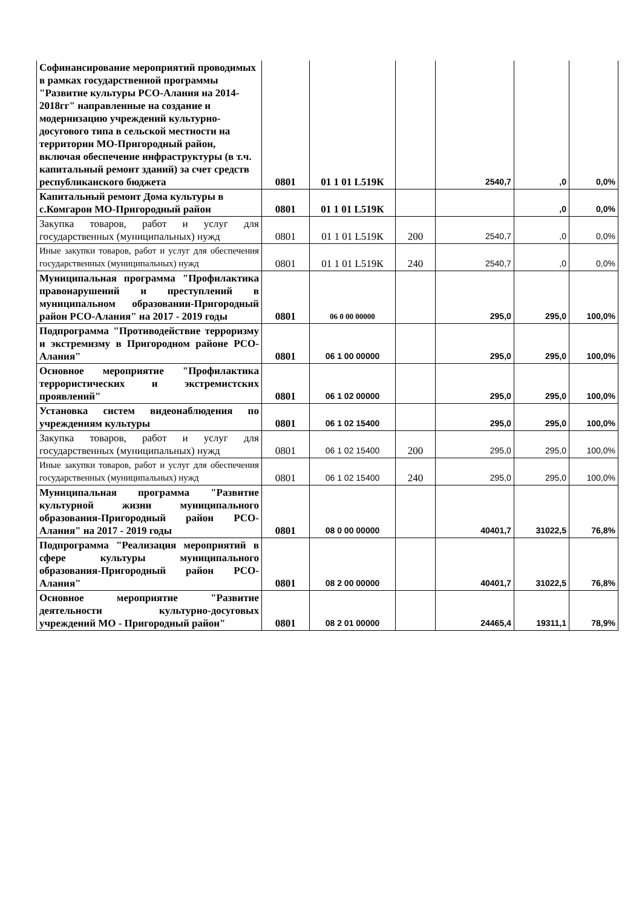| Софинансирование мероприятий проводимых в рамках государственной программы "Развитие культуры РСО-Алания на 2014-2018гг" направленные на создание и модернизацию учреждений культурно-досугового типа в сельской местности на территории МО-Пригородный район, включая обеспечение инфраструктуры (в т.ч. капитальный ремонт зданий) за счет средств республиканского бюджета | 0801 | 01 1 01 L519К | | 2540,7 | ,0 | 0,0% |
| Капитальный ремонт Дома культуры в с.Комгарон МО-Пригородный район | 0801 | 01 1 01 L519К | | | ,0 | 0,0% |
| Закупка товаров, работ и услуг для государственных (муниципальных) нужд | 0801 | 01 1 01 L519К | 200 | 2540,7 | ,0 | 0,0% |
| Иные закупки товаров, работ и услуг для обеспечения государственных (муниципальных) нужд | 0801 | 01 1 01 L519К | 240 | 2540,7 | ,0 | 0,0% |
| Муниципальная программа "Профилактика правонарушений и преступлений в муниципальном образовании-Пригородный район РСО-Алания" на 2017 - 2019 годы | 0801 | 06 0 00 00000 | | 295,0 | 295,0 | 100,0% |
| Подпрограмма "Противодействие терроризму и экстремизму в Пригородном районе РСО-Алания" | 0801 | 06 1 00 00000 | | 295,0 | 295,0 | 100,0% |
| Основное мероприятие "Профилактика террористических и экстремистских проявлений" | 0801 | 06 1 02 00000 | | 295,0 | 295,0 | 100,0% |
| Установка систем видеонаблюдения по учреждениям культуры | 0801 | 06 1 02 15400 | | 295,0 | 295,0 | 100,0% |
| Закупка товаров, работ и услуг для государственных (муниципальных) нужд | 0801 | 06 1 02 15400 | 200 | 295,0 | 295,0 | 100,0% |
| Иные закупки товаров, работ и услуг для обеспечения государственных (муниципальных) нужд | 0801 | 06 1 02 15400 | 240 | 295,0 | 295,0 | 100,0% |
| Муниципальная программа "Развитие культурной жизни муниципального образования-Пригородный район РСО-Алания" на 2017 - 2019 годы | 0801 | 08 0 00 00000 | | 40401,7 | 31022,5 | 76,8% |
| Подпрограмма "Реализация мероприятий в сфере культуры муниципального образования-Пригородный район РСО-Алания" | 0801 | 08 2 00 00000 | | 40401,7 | 31022,5 | 76,8% |
| Основное мероприятие "Развитие деятельности культурно-досуговых учреждений МО - Пригородный район" | 0801 | 08 2 01 00000 | | 24465,4 | 19311,1 | 78,9% |